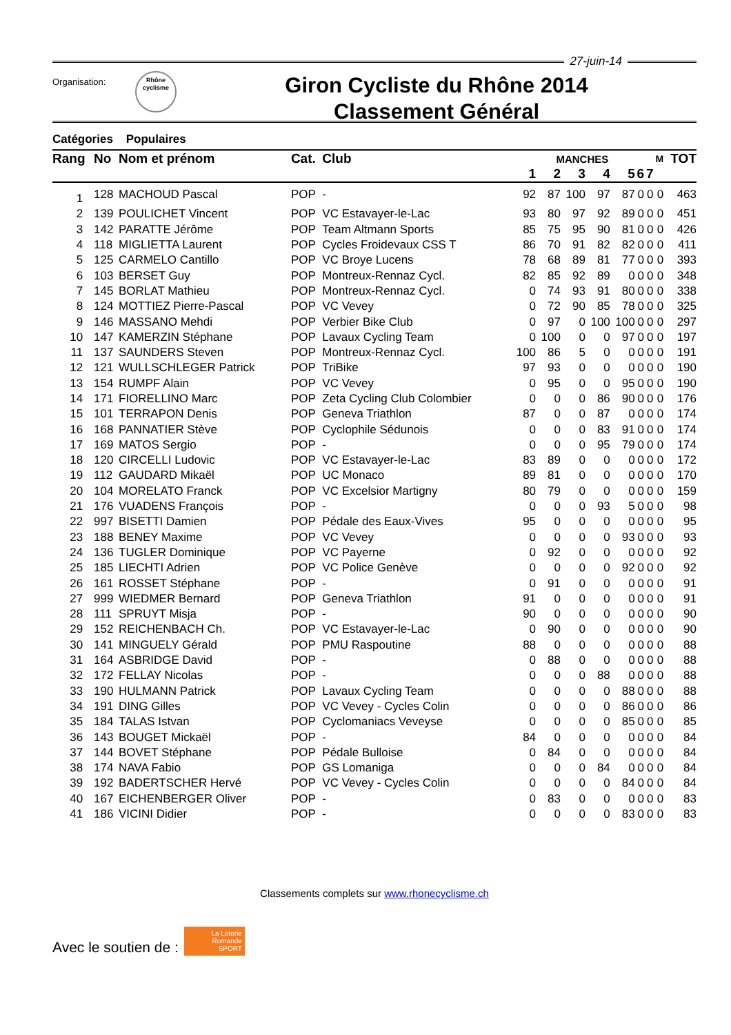27-juin-14
Organisation:
Rhône
cyclisme
Giron Cycliste du Rhône 2014
Classement Général
Catégories Populaires
| Rang | No | Nom et prénom | Cat. | Club | MANCHES | | | | | | | M | TOT |
| --- | --- | --- | --- | --- | --- | --- | --- | --- | --- | --- | --- | --- | --- |
| | | | | | 1 | 2 | 3 | 4 | 5 | 6 | 7 | | |
| 1 | 128 | MACHOUD Pascal | POP | - | 92 | 87 | 100 | 97 | 87 | 0 | 0 | 0 | 463 |
| 2 | 139 | POULICHET Vincent | POP | VC Estavayer-le-Lac | 93 | 80 | 97 | 92 | 89 | 0 | 0 | 0 | 451 |
| 3 | 142 | PARATTE Jérôme | POP | Team Altmann Sports | 85 | 75 | 95 | 90 | 81 | 0 | 0 | 0 | 426 |
| 4 | 118 | MIGLIETTA Laurent | POP | Cycles Froidevaux CSS T | 86 | 70 | 91 | 82 | 82 | 0 | 0 | 0 | 411 |
| 5 | 125 | CARMELO Cantillo | POP | VC Broye Lucens | 78 | 68 | 89 | 81 | 77 | 0 | 0 | 0 | 393 |
| 6 | 103 | BERSET Guy | POP | Montreux-Rennaz Cycl. | 82 | 85 | 92 | 89 | 0 | 0 | 0 | 0 | 348 |
| 7 | 145 | BORLAT Mathieu | POP | Montreux-Rennaz Cycl. | 0 | 74 | 93 | 91 | 80 | 0 | 0 | 0 | 338 |
| 8 | 124 | MOTTIEZ Pierre-Pascal | POP | VC Vevey | 0 | 72 | 90 | 85 | 78 | 0 | 0 | 0 | 325 |
| 9 | 146 | MASSANO Mehdi | POP | Verbier Bike Club | 0 | 97 | 0 | 100 | 100 | 0 | 0 | 0 | 297 |
| 10 | 147 | KAMERZIN Stéphane | POP | Lavaux Cycling Team | 0 | 100 | 0 | 0 | 97 | 0 | 0 | 0 | 197 |
| 11 | 137 | SAUNDERS Steven | POP | Montreux-Rennaz Cycl. | 100 | 86 | 5 | 0 | 0 | 0 | 0 | 0 | 191 |
| 12 | 121 | WULLSCHLEGER Patrick | POP | TriBike | 97 | 93 | 0 | 0 | 0 | 0 | 0 | 0 | 190 |
| 13 | 154 | RUMPF Alain | POP | VC Vevey | 0 | 95 | 0 | 0 | 95 | 0 | 0 | 0 | 190 |
| 14 | 171 | FIORELLINO Marc | POP | Zeta Cycling Club Colombier | 0 | 0 | 0 | 86 | 90 | 0 | 0 | 0 | 176 |
| 15 | 101 | TERRAPON Denis | POP | Geneva Triathlon | 87 | 0 | 0 | 87 | 0 | 0 | 0 | 0 | 174 |
| 16 | 168 | PANNATIER Stève | POP | Cyclophile Sédunois | 0 | 0 | 0 | 83 | 91 | 0 | 0 | 0 | 174 |
| 17 | 169 | MATOS Sergio | POP | - | 0 | 0 | 0 | 95 | 79 | 0 | 0 | 0 | 174 |
| 18 | 120 | CIRCELLI Ludovic | POP | VC Estavayer-le-Lac | 83 | 89 | 0 | 0 | 0 | 0 | 0 | 0 | 172 |
| 19 | 112 | GAUDARD Mikaël | POP | UC Monaco | 89 | 81 | 0 | 0 | 0 | 0 | 0 | 0 | 170 |
| 20 | 104 | MORELATO Franck | POP | VC Excelsior Martigny | 80 | 79 | 0 | 0 | 0 | 0 | 0 | 0 | 159 |
| 21 | 176 | VUADENS François | POP | - | 0 | 0 | 0 | 93 | 5 | 0 | 0 | 0 | 98 |
| 22 | 997 | BISETTI Damien | POP | Pédale des Eaux-Vives | 95 | 0 | 0 | 0 | 0 | 0 | 0 | 0 | 95 |
| 23 | 188 | BENEY Maxime | POP | VC Vevey | 0 | 0 | 0 | 0 | 93 | 0 | 0 | 0 | 93 |
| 24 | 136 | TUGLER Dominique | POP | VC Payerne | 0 | 92 | 0 | 0 | 0 | 0 | 0 | 0 | 92 |
| 25 | 185 | LIECHTI Adrien | POP | VC Police Genève | 0 | 0 | 0 | 0 | 92 | 0 | 0 | 0 | 92 |
| 26 | 161 | ROSSET Stéphane | POP | - | 0 | 91 | 0 | 0 | 0 | 0 | 0 | 0 | 91 |
| 27 | 999 | WIEDMER Bernard | POP | Geneva Triathlon | 91 | 0 | 0 | 0 | 0 | 0 | 0 | 0 | 91 |
| 28 | 111 | SPRUYT Misja | POP | - | 90 | 0 | 0 | 0 | 0 | 0 | 0 | 0 | 90 |
| 29 | 152 | REICHENBACH Ch. | POP | VC Estavayer-le-Lac | 0 | 90 | 0 | 0 | 0 | 0 | 0 | 0 | 90 |
| 30 | 141 | MINGUELY Gérald | POP | PMU Raspoutine | 88 | 0 | 0 | 0 | 0 | 0 | 0 | 0 | 88 |
| 31 | 164 | ASBRIDGE David | POP | - | 0 | 88 | 0 | 0 | 0 | 0 | 0 | 0 | 88 |
| 32 | 172 | FELLAY Nicolas | POP | - | 0 | 0 | 0 | 88 | 0 | 0 | 0 | 0 | 88 |
| 33 | 190 | HULMANN Patrick | POP | Lavaux Cycling Team | 0 | 0 | 0 | 0 | 88 | 0 | 0 | 0 | 88 |
| 34 | 191 | DING Gilles | POP | VC Vevey - Cycles Colin | 0 | 0 | 0 | 0 | 86 | 0 | 0 | 0 | 86 |
| 35 | 184 | TALAS Istvan | POP | Cyclomaniacs Veveyse | 0 | 0 | 0 | 0 | 85 | 0 | 0 | 0 | 85 |
| 36 | 143 | BOUGET Mickaël | POP | - | 84 | 0 | 0 | 0 | 0 | 0 | 0 | 0 | 84 |
| 37 | 144 | BOVET Stéphane | POP | Pédale Bulloise | 0 | 84 | 0 | 0 | 0 | 0 | 0 | 0 | 84 |
| 38 | 174 | NAVA Fabio | POP | GS Lomaniga | 0 | 0 | 0 | 84 | 0 | 0 | 0 | 0 | 84 |
| 39 | 192 | BADERTSCHER Hervé | POP | VC Vevey - Cycles Colin | 0 | 0 | 0 | 0 | 84 | 0 | 0 | 0 | 84 |
| 40 | 167 | EICHENBERGER Oliver | POP | - | 0 | 83 | 0 | 0 | 0 | 0 | 0 | 0 | 83 |
| 41 | 186 | VICINI Didier | POP | - | 0 | 0 | 0 | 0 | 83 | 0 | 0 | 0 | 83 |
Classements complets sur www.rhonecyclisme.ch
Avec le soutien de :
La Loterie Romande
SPORT